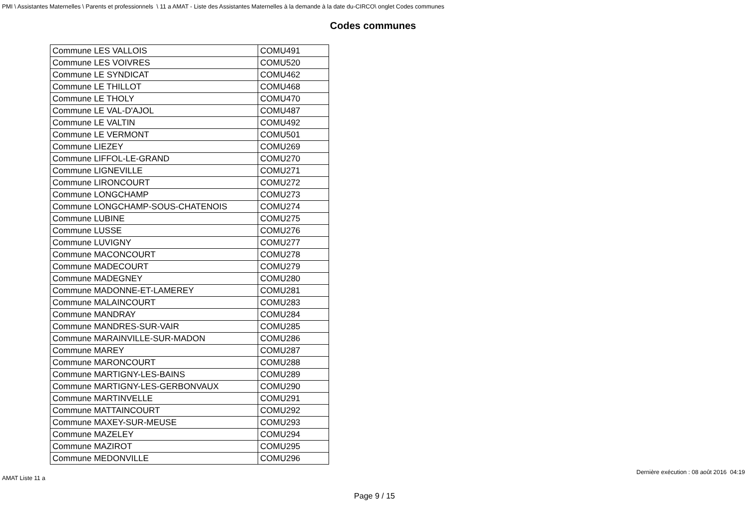PMI \ Assistantes Maternelles \ Parents et professionnels \ 11 a AMAT - Liste des Assistantes Maternelles à la demande à la date du-CIRCO\ onglet Codes communes
Codes communes
| Commune LES VALLOIS | COMU491 |
| Commune LES VOIVRES | COMU520 |
| Commune LE SYNDICAT | COMU462 |
| Commune LE THILLOT | COMU468 |
| Commune LE THOLY | COMU470 |
| Commune LE VAL-D'AJOL | COMU487 |
| Commune LE VALTIN | COMU492 |
| Commune LE VERMONT | COMU501 |
| Commune LIEZEY | COMU269 |
| Commune LIFFOL-LE-GRAND | COMU270 |
| Commune LIGNEVILLE | COMU271 |
| Commune LIRONCOURT | COMU272 |
| Commune LONGCHAMP | COMU273 |
| Commune LONGCHAMP-SOUS-CHATENOIS | COMU274 |
| Commune LUBINE | COMU275 |
| Commune LUSSE | COMU276 |
| Commune LUVIGNY | COMU277 |
| Commune MACONCOURT | COMU278 |
| Commune MADECOURT | COMU279 |
| Commune MADEGNEY | COMU280 |
| Commune MADONNE-ET-LAMEREY | COMU281 |
| Commune MALAINCOURT | COMU283 |
| Commune MANDRAY | COMU284 |
| Commune MANDRES-SUR-VAIR | COMU285 |
| Commune MARAINVILLE-SUR-MADON | COMU286 |
| Commune MAREY | COMU287 |
| Commune MARONCOURT | COMU288 |
| Commune MARTIGNY-LES-BAINS | COMU289 |
| Commune MARTIGNY-LES-GERBONVAUX | COMU290 |
| Commune MARTINVELLE | COMU291 |
| Commune MATTAINCOURT | COMU292 |
| Commune MAXEY-SUR-MEUSE | COMU293 |
| Commune MAZELEY | COMU294 |
| Commune MAZIROT | COMU295 |
| Commune MEDONVILLE | COMU296 |
AMAT Liste 11 a Dernière exécution : 08 août 2016 04:19
Page 9 / 15